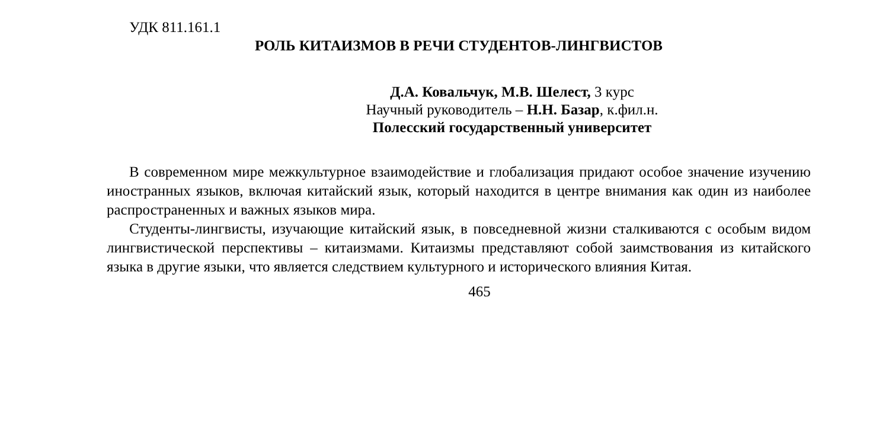УДК 811.161.1
РОЛЬ КИТАИЗМОВ В РЕЧИ СТУДЕНТОВ-ЛИНГВИСТОВ
Д.А. Ковальчук, М.В. Шелест, 3 курс
Научный руководитель – Н.Н. Базар, к.фил.н.
Полесский государственный университет
В современном мире межкультурное взаимодействие и глобализация придают особое значение изучению иностранных языков, включая китайский язык, который находится в центре внимания как один из наиболее распространенных и важных языков мира.
Студенты-лингвисты, изучающие китайский язык, в повседневной жизни сталкиваются с особым видом лингвистической перспективы – китаизмами. Китаизмы представляют собой заимствования из китайского языка в другие языки, что является следствием культурного и исторического влияния Китая.
465